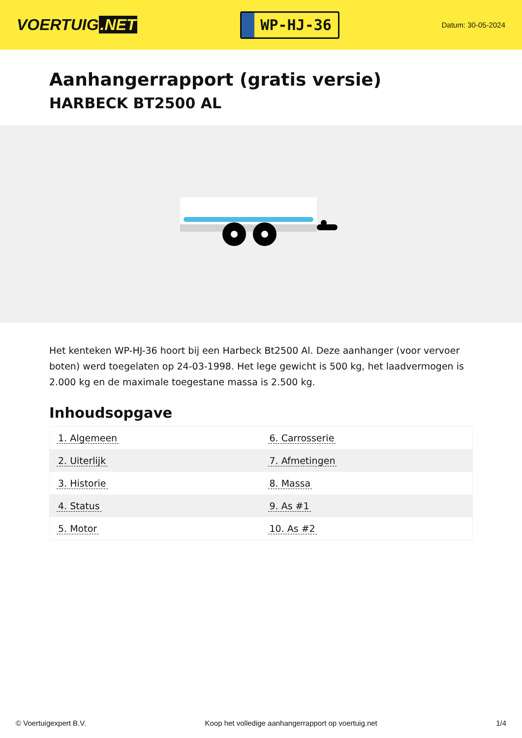VOERTUIG.NET
WP-HJ-36
Datum: 30-05-2024
Aanhangerrapport (gratis versie)
HARBECK BT2500 AL
Het kenteken WP-HJ-36 hoort bij een Harbeck Bt2500 Al. Deze aanhanger (voor vervoer boten) werd toegelaten op 24-03-1998. Het lege gewicht is 500 kg, het laadvermogen is 2.000 kg en de maximale toegestane massa is 2.500 kg.
Inhoudsopgave
| 1. Algemeen | 6. Carrosserie |
| 2. Uiterlijk | 7. Afmetingen |
| 3. Historie | 8. Massa |
| 4. Status | 9. As #1 |
| 5. Motor | 10. As #2 |
© Voertuigexpert B.V. Koop het volledige aanhangerrapport op voertuig.net 1/4